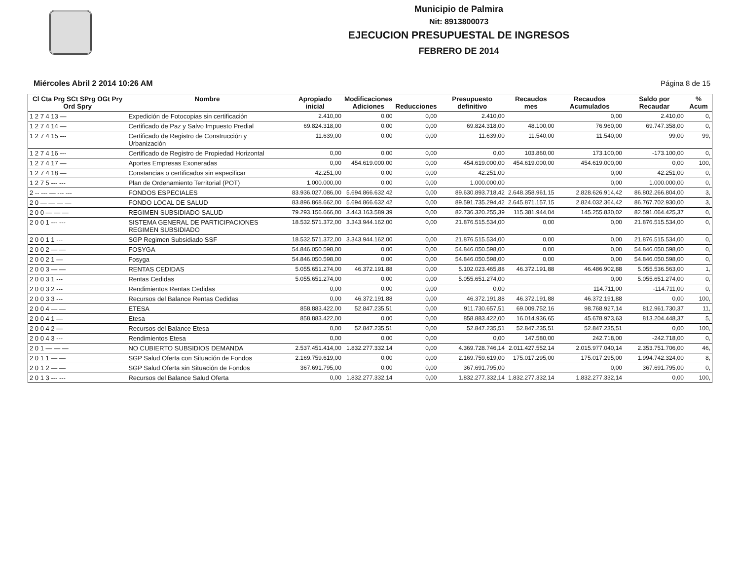Municipio de Palmira
Nit: 8913800073
EJECUCION PRESUPUESTAL DE INGRESOS
FEBRERO DE 2014
Miércoles Abril 2 2014 10:26 AM Página 8 de 15
| Cl Cta Prg SCt SPrg OGt Pry Ord Spry | Nombre | Apropiado inicial | Modificaciones Adiciones | Reducciones | Presupuesto definitivo | Recaudos mes | Recaudos Acumulados | Saldo por Recaudar | % Acum |
| --- | --- | --- | --- | --- | --- | --- | --- | --- | --- |
| 1 2 7 4 13 — | Expedición de Fotocopias sin certificación | 2.410,00 | 0,00 | 0,00 | 2.410,00 | | 0,00 | 2.410,00 | 0, |
| 1 2 7 4 14 — | Certificado de Paz y Salvo Impuesto Predial | 69.824.318,00 | 0,00 | 0,00 | 69.824.318,00 | 48.100,00 | 76.960,00 | 69.747.358,00 | 0, |
| 1 2 7 4 15 --- | Certificado de Registro de Construcción y Urbanización | 11.639,00 | 0,00 | 0,00 | 11.639,00 | 11.540,00 | 11.540,00 | 99,00 | 99, |
| 1 2 7 4 16 --- | Certificado de Registro de Propiedad Horizontal | 0,00 | 0,00 | 0,00 | 0,00 | 103.860,00 | 173.100,00 | -173.100,00 | 0, |
| 1 2 7 4 17 — | Aportes Empresas Exoneradas | 0,00 | 454.619.000,00 | 0,00 | 454.619.000,00 | 454.619.000,00 | 454.619.000,00 | 0,00 | 100, |
| 1 2 7 4 18 — | Constancias o certificados sin especificar | 42.251,00 | 0,00 | 0,00 | 42.251,00 | | 0,00 | 42.251,00 | 0, |
| 1 2 7 5 --- --- | Plan de Ordenamiento Territorial (POT) | 1.000.000,00 | 0,00 | 0,00 | 1.000.000,00 | | 0,00 | 1.000.000,00 | 0, |
| 2 -- --- — --- --- | FONDOS ESPECIALES | 83.936.027.086,00 | 5.694.866.632,42 | 0,00 | 89.630.893.718,42 | 2.648.358.961,15 | 2.828.626.914,42 | 86.802.266.804,00 | 3, |
| 2 0 — — — — | FONDO LOCAL DE SALUD | 83.896.868.662,00 | 5.694.866.632,42 | 0,00 | 89.591.735.294,42 | 2.645.871.157,15 | 2.824.032.364,42 | 86.767.702.930,00 | 3, |
| 2 0 0 — — — | REGIMEN SUBSIDIADO SALUD | 79.293.156.666,00 | 3.443.163.589,39 | 0,00 | 82.736.320.255,39 | 115.381.944,04 | 145.255.830,02 | 82.591.064.425,37 | 0, |
| 2 0 0 1 --- --- | SISTEMA GENERAL DE PARTICIPACIONES REGIMEN SUBSIDIADO | 18.532.571.372,00 | 3.343.944.162,00 | 0,00 | 21.876.515.534,00 | 0,00 | 0,00 | 21.876.515.534,00 | 0, |
| 2 0 0 1 1 --- | SGP Regimen Subsidiado SSF | 18.532.571.372,00 | 3.343.944.162,00 | 0,00 | 21.876.515.534,00 | 0,00 | 0,00 | 21.876.515.534,00 | 0, |
| 2 0 0 2 — — | FOSYGA | 54.846.050.598,00 | 0,00 | 0,00 | 54.846.050.598,00 | 0,00 | 0,00 | 54.846.050.598,00 | 0, |
| 2 0 0 2 1 — | Fosyga | 54.846.050.598,00 | 0,00 | 0,00 | 54.846.050.598,00 | 0,00 | 0,00 | 54.846.050.598,00 | 0, |
| 2 0 0 3 — — | RENTAS CEDIDAS | 5.055.651.274,00 | 46.372.191,88 | 0,00 | 5.102.023.465,88 | 46.372.191,88 | 46.486.902,88 | 5.055.536.563,00 | 1, |
| 2 0 0 3 1 --- | Rentas Cedidas | 5.055.651.274,00 | 0,00 | 0,00 | 5.055.651.274,00 | | 0,00 | 5.055.651.274,00 | 0, |
| 2 0 0 3 2 --- | Rendimientos Rentas Cedidas | 0,00 | 0,00 | 0,00 | 0,00 | | 114.711,00 | -114.711,00 | 0, |
| 2 0 0 3 3 --- | Recursos del Balance Rentas Cedidas | 0,00 | 46.372.191,88 | 0,00 | 46.372.191,88 | 46.372.191,88 | 46.372.191,88 | 0,00 | 100, |
| 2 0 0 4 — — | ETESA | 858.883.422,00 | 52.847.235,51 | 0,00 | 911.730.657,51 | 69.009.752,16 | 98.768.927,14 | 812.961.730,37 | 11, |
| 2 0 0 4 1 — | Etesa | 858.883.422,00 | 0,00 | 0,00 | 858.883.422,00 | 16.014.936,65 | 45.678.973,63 | 813.204.448,37 | 5, |
| 2 0 0 4 2 — | Recursos del Balance Etesa | 0,00 | 52.847.235,51 | 0,00 | 52.847.235,51 | 52.847.235,51 | 52.847.235,51 | 0,00 | 100, |
| 2 0 0 4 3 --- | Rendimientos Etesa | 0,00 | 0,00 | 0,00 | 0,00 | 147.580,00 | 242.718,00 | -242.718,00 | 0, |
| 2 0 1 — — — | NO CUBIERTO SUBSIDIOS DEMANDA | 2.537.451.414,00 | 1.832.277.332,14 | 0,00 | 4.369.728.746,14 | 2.011.427.552,14 | 2.015.977.040,14 | 2.353.751.706,00 | 46, |
| 2 0 1 1 — — | SGP Salud Oferta con Situación de Fondos | 2.169.759.619,00 | 0,00 | 0,00 | 2.169.759.619,00 | 175.017.295,00 | 175.017.295,00 | 1.994.742.324,00 | 8, |
| 2 0 1 2 — — | SGP Salud Oferta sin Situación de Fondos | 367.691.795,00 | 0,00 | 0,00 | 367.691.795,00 | | 0,00 | 367.691.795,00 | 0, |
| 2 0 1 3 --- --- | Recursos del Balance Salud Oferta | 0,00 | 1.832.277.332,14 | 0,00 | 1.832.277.332,14 | 1.832.277.332,14 | 1.832.277.332,14 | 0,00 | 100, |